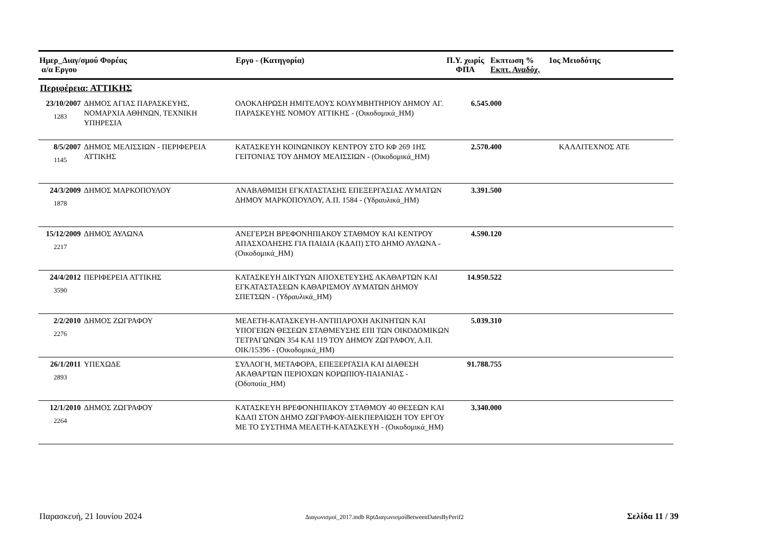| Ημερ_Διαγ/σμού Φορέας α/α Εργου | Εργο - (Κατηγορία) | Π.Υ. χωρίς ΦΠΑ | Εκπτωση % Εκπτ. Αναδόχ. | 1ος Μειοδότης |
| --- | --- | --- | --- | --- |
Περιφέρεια: ΑΤΤΙΚΗΣ
| 23/10/2007 1283 | ΔΗΜΟΣ ΑΓΙΑΣ ΠΑΡΑΣΚΕΥΗΣ, ΝΟΜΑΡΧΙΑ ΑΘΗΝΩΝ, ΤΕΧΝΙΚΗ ΥΠΗΡΕΣΙΑ | ΟΛΟΚΛΗΡΩΣΗ ΗΜΙΤΕΛΟΥΣ ΚΟΛΥΜΒΗΤΗΡΙΟΥ ΔΗΜΟΥ ΑΓ. ΠΑΡΑΣΚΕΥΗΣ ΝΟΜΟΥ ΑΤΤΙΚΗΣ - (Οικοδομικά_ΗΜ) | 6.545.000 | | |
| 8/5/2007 1145 | ΔΗΜΟΣ ΜΕΛΙΣΣΙΩΝ - ΠΕΡΙΦΕΡΕΙΑ ΑΤΤΙΚΗΣ | ΚΑΤΑΣΚΕΥΗ ΚΟΙΝΩΝΙΚΟΥ ΚΕΝΤΡΟΥ ΣΤΟ ΚΦ 269 1ΗΣ ΓΕΙΤΟΝΙΑΣ ΤΟΥ ΔΗΜΟΥ ΜΕΛΙΣΣΙΩΝ - (Οικοδομικά_ΗΜ) | 2.570.400 | | ΚΑΛΛΙΤΕΧΝΟΣ ΑΤΕ |
| 24/3/2009 1878 | ΔΗΜΟΣ ΜΑΡΚΟΠΟΥΛΟΥ | ΑΝΑΒΑΘΜΙΣΗ ΕΓΚΑΤΑΣΤΑΣΗΣ ΕΠΕΞΕΡΓΑΣΙΑΣ ΛΥΜΑΤΩΝ ΔΗΜΟΥ ΜΑΡΚΟΠΟΥΛΟΥ, Α.Π. 1584 - (Υδραυλικά_ΗΜ) | 3.391.500 | | |
| 15/12/2009 2217 | ΔΗΜΟΣ ΑΥΛΩΝΑ | ΑΝΕΓΕΡΣΗ ΒΡΕΦΟΝΗΠΙΑΚΟΥ ΣΤΑΘΜΟΥ ΚΑΙ ΚΕΝΤΡΟΥ ΑΠΑΣΧΟΛΗΣΗΣ ΓΙΑ ΠΑΙΔΙΑ (ΚΔΑΠ) ΣΤΟ ΔΗΜΟ ΑΥΛΩΝΑ - (Οικοδομικά_ΗΜ) | 4.590.120 | | |
| 24/4/2012 3590 | ΠΕΡΙΦΕΡΕΙΑ ΑΤΤΙΚΗΣ | ΚΑΤΑΣΚΕΥΗ ΔΙΚΤΥΩΝ ΑΠΟΧΕΤΕΥΣΗΣ ΑΚΑΘΑΡΤΩΝ ΚΑΙ ΕΓΚΑΤΑΣΤΑΣΕΩΝ ΚΑΘΑΡΙΣΜΟΥ ΛΥΜΑΤΩΝ ΔΗΜΟΥ ΣΠΕΤΣΩΝ - (Υδραυλικά_ΗΜ) | 14.950.522 | | |
| 2/2/2010 2276 | ΔΗΜΟΣ ΖΩΓΡΑΦΟΥ | ΜΕΛΕΤΗ-ΚΑΤΑΣΚΕΥΗ-ΑΝΤΙΠΑΡΟΧΗ ΑΚΙΝΗΤΩΝ ΚΑΙ ΥΠΟΓΕΙΩΝ ΘΕΣΕΩΝ ΣΤΑΘΜΕΥΣΗΣ ΕΠΙ ΤΩΝ ΟΙΚΟΔΟΜΙΚΩΝ ΤΕΤΡΑΓΩΝΩΝ 354 ΚΑΙ 119 ΤΟΥ ΔΗΜΟΥ ΖΩΓΡΑΦΟΥ, Α.Π. ΟΙΚ/15396 - (Οικοδομικά_ΗΜ) | 5.039.310 | | |
| 26/1/2011 2893 | ΥΠΕΧΩΔΕ | ΣΥΛΛΟΓΗ, ΜΕΤΑΦΟΡΑ, ΕΠΕΞΕΡΓΑΣΙΑ ΚΑΙ ΔΙΑΘΕΣΗ ΑΚΑΘΑΡΤΩΝ ΠΕΡΙΟΧΩΝ ΚΟΡΩΠΙΟΥ-ΠΑΙΑΝΙΑΣ - (Οδοποιία_ΗΜ) | 91.788.755 | | |
| 12/1/2010 2264 | ΔΗΜΟΣ ΖΩΓΡΑΦΟΥ | ΚΑΤΑΣΚΕΥΗ ΒΡΕΦΟΝΗΠΙΑΚΟΥ ΣΤΑΘΜΟΥ 40 ΘΕΣΕΩΝ ΚΑΙ ΚΔΑΠ ΣΤΟΝ ΔΗΜΟ ΖΩΓΡΑΦΟΥ-ΔΙΕΚΠΕΡΑΙΩΣΗ ΤΟΥ ΕΡΓΟΥ ΜΕ ΤΟ ΣΥΣΤΗΜΑ ΜΕΛΕΤΗ-ΚΑΤΑΣΚΕΥΗ - (Οικοδομικά_ΗΜ) | 3.340.000 | | |
Παρασκευή, 21 Ιουνίου 2024 Διαγωνισμοί_2017.mdb RptΔιαγωνισμοίBetweenDatesByPerif2 Σελίδα 11 / 39